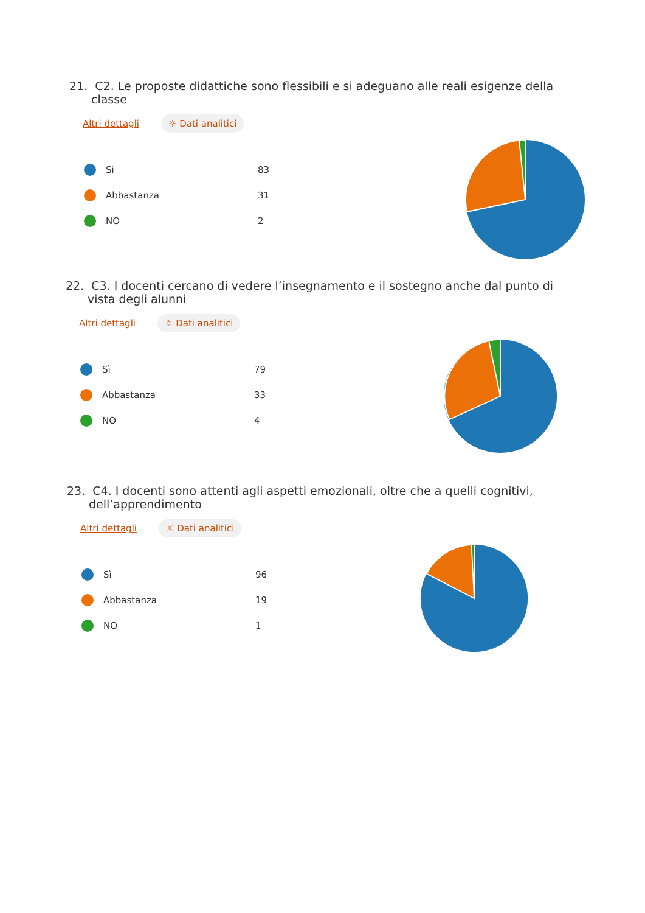21. C2. Le proposte didattiche sono flessibili e si adeguano alle reali esigenze della classe
Altri dettagli ☼ Dati analitici
Sì 83
Abbastanza 31
NO 2
22. C3. I docenti cercano di vedere l’insegnamento e il sostegno anche dal punto di vista degli alunni
Altri dettagli ☼ Dati analitici
Sì 79
Abbastanza 33
NO 4
23. C4. I docenti sono attenti agli aspetti emozionali, oltre che a quelli cognitivi, dell’apprendimento
Altri dettagli ☼ Dati analitici
Sì 96
Abbastanza 19
NO 1